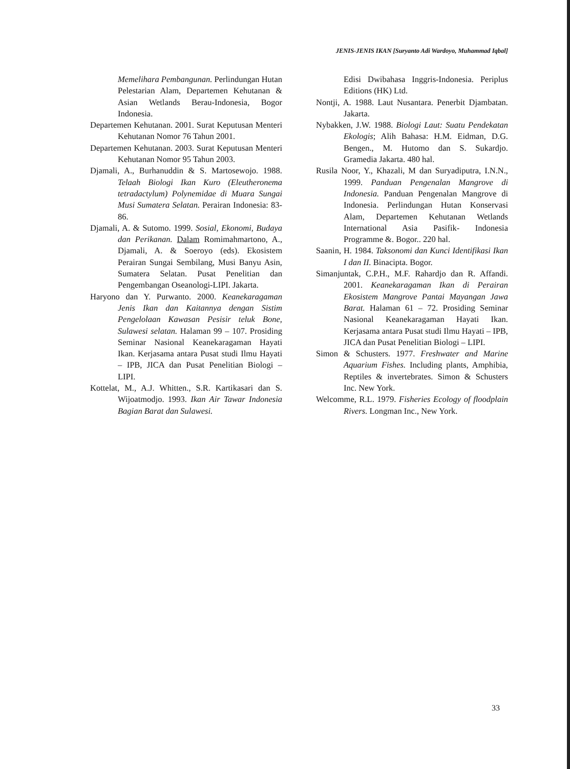JENIS-JENIS IKAN [Suryanto Adi Wardoyo, Muhammad Iqbal]
Memelihara Pembangunan. Perlindungan Hutan Pelestarian Alam, Departemen Kehutanan & Asian Wetlands Berau-Indonesia, Bogor Indonesia.
Departemen Kehutanan. 2001. Surat Keputusan Menteri Kehutanan Nomor 76 Tahun 2001.
Departemen Kehutanan. 2003. Surat Keputusan Menteri Kehutanan Nomor 95 Tahun 2003.
Djamali, A., Burhanuddin & S. Martosewojo. 1988. Telaah Biologi Ikan Kuro (Eleutheronema tetradactylum) Polynemidae di Muara Sungai Musi Sumatera Selatan. Perairan Indonesia: 83-86.
Djamali, A. & Sutomo. 1999. Sosial, Ekonomi, Budaya dan Perikanan. Dalam Romimahmartono, A., Djamali, A. & Soeroyo (eds). Ekosistem Perairan Sungai Sembilang, Musi Banyu Asin, Sumatera Selatan. Pusat Penelitian dan Pengembangan Oseanologi-LIPI. Jakarta.
Haryono dan Y. Purwanto. 2000. Keanekaragaman Jenis Ikan dan Kaitannya dengan Sistim Pengelolaan Kawasan Pesisir teluk Bone, Sulawesi selatan. Halaman 99 – 107. Prosiding Seminar Nasional Keanekaragaman Hayati Ikan. Kerjasama antara Pusat studi Ilmu Hayati – IPB, JICA dan Pusat Penelitian Biologi – LIPI.
Kottelat, M., A.J. Whitten., S.R. Kartikasari dan S. Wijoatmodjo. 1993. Ikan Air Tawar Indonesia Bagian Barat dan Sulawesi.
Edisi Dwibahasa Inggris-Indonesia. Periplus Editions (HK) Ltd.
Nontji, A. 1988. Laut Nusantara. Penerbit Djambatan. Jakarta.
Nybakken, J.W. 1988. Biologi Laut: Suatu Pendekatan Ekologis; Alih Bahasa: H.M. Eidman, D.G. Bengen., M. Hutomo dan S. Sukardjo. Gramedia Jakarta. 480 hal.
Rusila Noor, Y., Khazali, M dan Suryadiputra, I.N.N., 1999. Panduan Pengenalan Mangrove di Indonesia. Panduan Pengenalan Mangrove di Indonesia. Perlindungan Hutan Konservasi Alam, Departemen Kehutanan Wetlands International Asia Pasifik- Indonesia Programme &. Bogor.. 220 hal.
Saanin, H. 1984. Taksonomi dan Kunci Identifikasi Ikan I dan II. Binacipta. Bogor.
Simanjuntak, C.P.H., M.F. Rahardjo dan R. Affandi. 2001. Keanekaragaman Ikan di Perairan Ekosistem Mangrove Pantai Mayangan Jawa Barat. Halaman 61 – 72. Prosiding Seminar Nasional Keanekaragaman Hayati Ikan. Kerjasama antara Pusat studi Ilmu Hayati – IPB, JICA dan Pusat Penelitian Biologi – LIPI.
Simon & Schusters. 1977. Freshwater and Marine Aquarium Fishes. Including plants, Amphibia, Reptiles & invertebrates. Simon & Schusters Inc. New York.
Welcomme, R.L. 1979. Fisheries Ecology of floodplain Rivers. Longman Inc., New York.
33